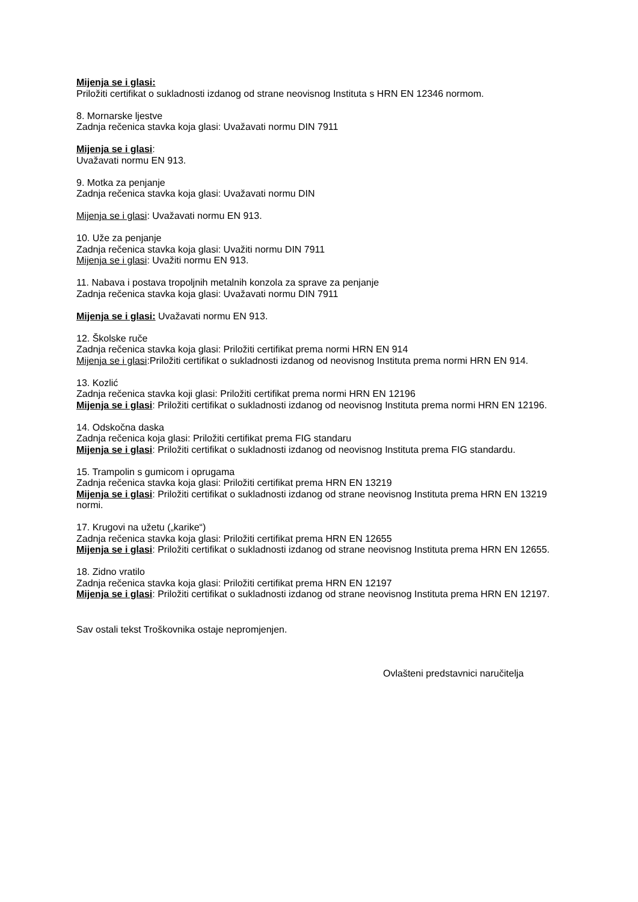Mijenja se i glasi:
Priložiti certifikat o sukladnosti izdanog od strane neovisnog Instituta s HRN EN 12346 normom.
8. Mornarske ljestve
Zadnja rečenica stavka koja glasi: Uvažavati normu DIN 7911
Mijenja se i glasi:
Uvažavati normu EN 913.
9. Motka za penjanje
Zadnja rečenica stavka koja glasi: Uvažavati normu DIN
Mijenja se i glasi: Uvažavati normu EN 913.
10. Uže za penjanje
Zadnja rečenica stavka koja glasi: Uvažiti normu DIN 7911
Mijenja se i glasi: Uvažiti normu EN 913.
11. Nabava i postava tropoljnih metalnih konzola za sprave za penjanje
Zadnja rečenica stavka koja glasi: Uvažavati normu DIN 7911
Mijenja se i glasi: Uvažavati normu EN 913.
12. Školske ruče
Zadnja rečenica stavka koja glasi: Priložiti certifikat prema normi HRN EN 914
Mijenja se i glasi:Priložiti certifikat o sukladnosti izdanog od neovisnog Instituta prema normi HRN EN 914.
13. Kozlić
Zadnja rečenica stavka koji glasi: Priložiti certifikat prema normi HRN EN 12196
Mijenja se i glasi: Priložiti certifikat o sukladnosti izdanog od neovisnog Instituta prema normi HRN EN 12196.
14. Odskočna daska
Zadnja rečenica koja glasi: Priložiti certifikat prema FIG standaru
Mijenja se i glasi: Priložiti certifikat o sukladnosti izdanog od neovisnog Instituta prema FIG standardu.
15. Trampolin s gumicom i oprugama
Zadnja rečenica stavka koja glasi: Priložiti certifikat prema HRN EN 13219
Mijenja se i glasi: Priložiti certifikat o sukladnosti izdanog od strane neovisnog Instituta prema HRN EN 13219 normi.
17. Krugovi na užetu („karike“)
Zadnja rečenica stavka koja glasi: Priložiti certifikat prema HRN EN 12655
Mijenja se i glasi: Priložiti certifikat o sukladnosti izdanog od strane neovisnog Instituta prema HRN EN 12655.
18. Zidno vratilo
Zadnja rečenica stavka koja glasi: Priložiti certifikat prema HRN EN 12197
Mijenja se i glasi: Priložiti certifikat o sukladnosti izdanog od strane neovisnog Instituta prema HRN EN 12197.
Sav ostali tekst Troškovnika ostaje nepromjenjen.
Ovlašteni predstavnici naručitelja